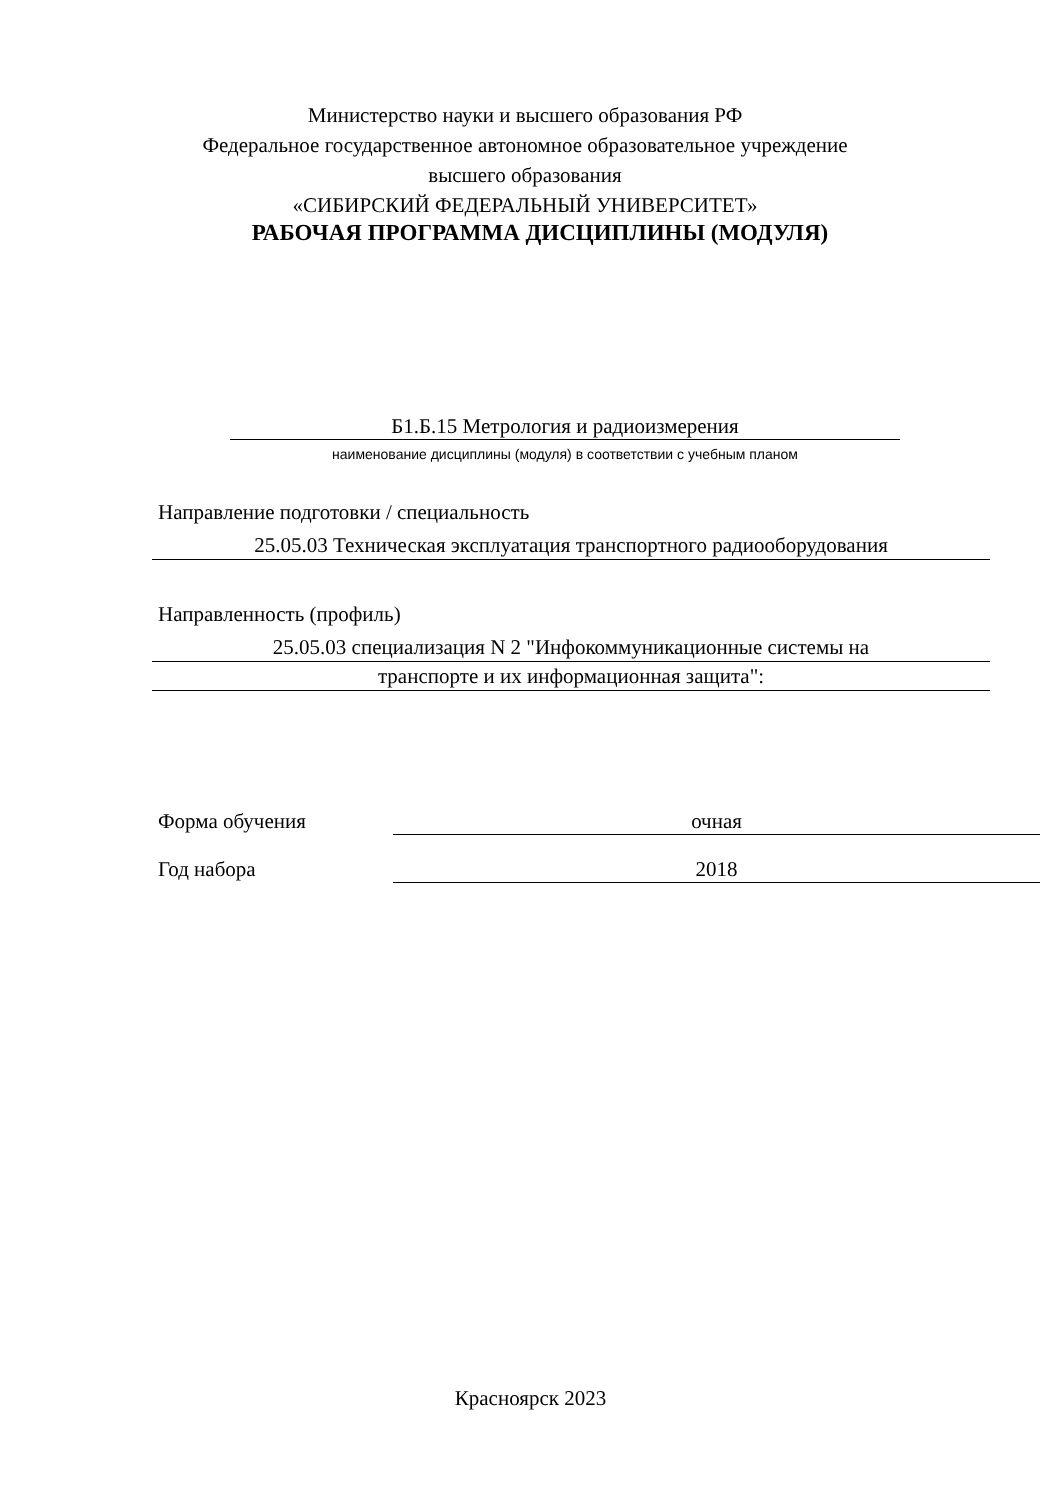Министерство науки и высшего образования РФ
Федеральное государственное автономное образовательное учреждение
высшего образования
«СИБИРСКИЙ ФЕДЕРАЛЬНЫЙ УНИВЕРСИТЕТ»
РАБОЧАЯ ПРОГРАММА ДИСЦИПЛИНЫ (МОДУЛЯ)
Б1.Б.15 Метрология и радиоизмерения
наименование дисциплины (модуля) в соответствии с учебным планом
Направление подготовки / специальность
25.05.03 Техническая эксплуатация транспортного радиооборудования
Направленность (профиль)
25.05.03 специализация N 2 "Инфокоммуникационные системы на
транспорте и их информационная защита":
Форма обучения очная
Год набора 2018
Красноярск 2023